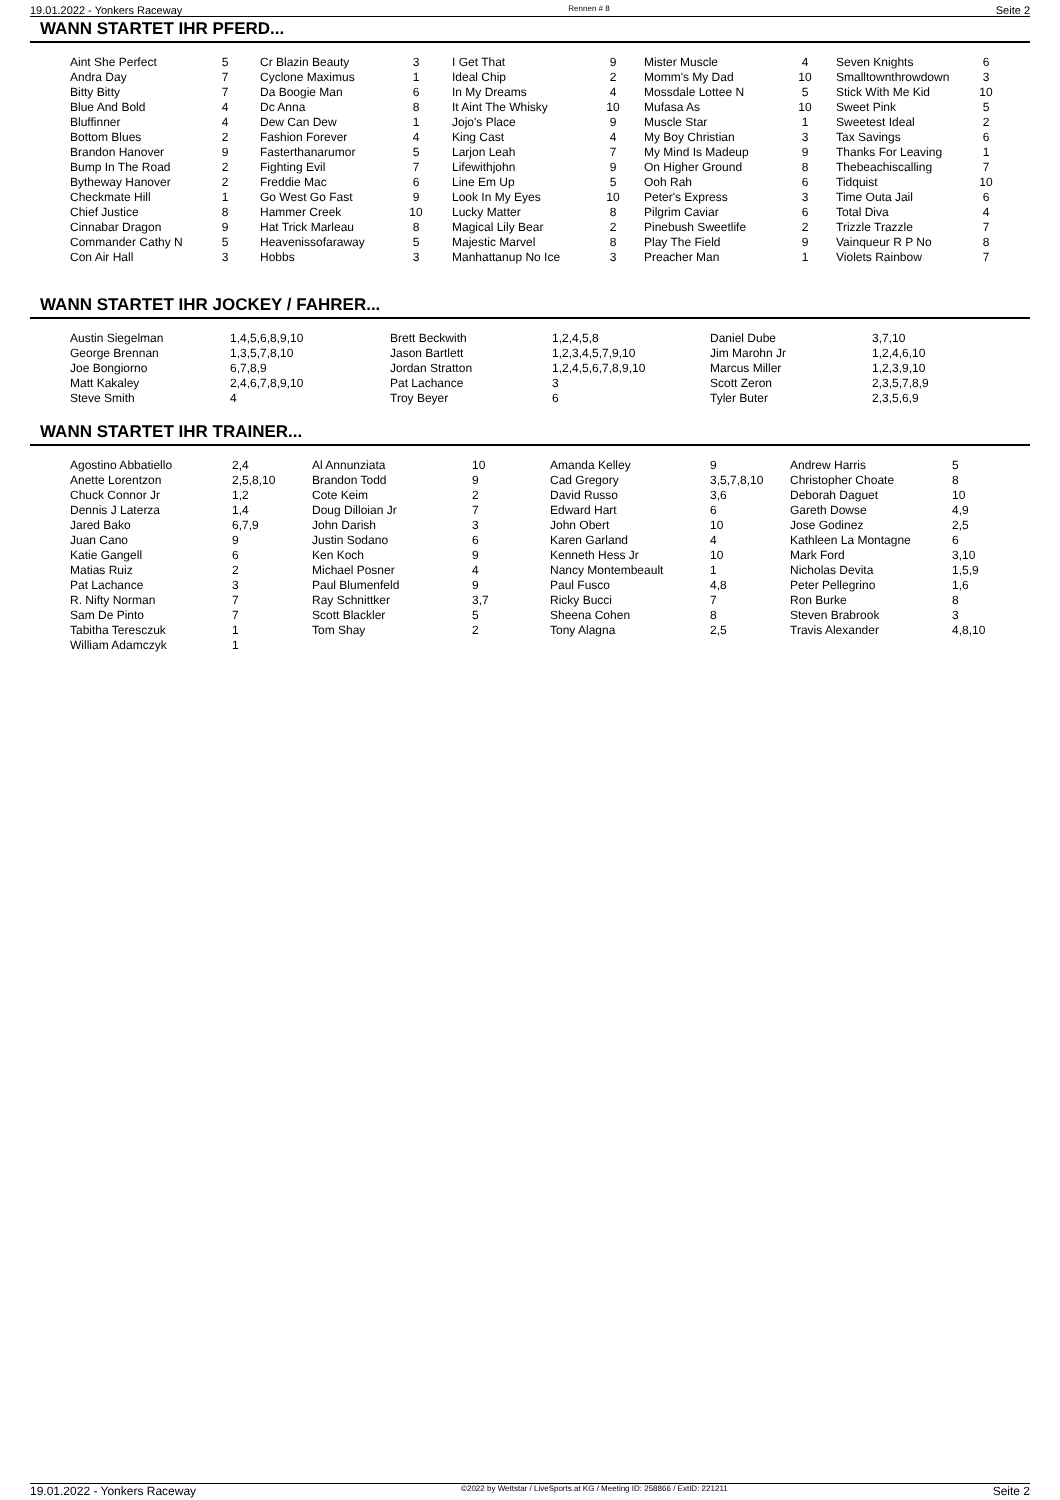19.01.2022 - Yonkers Raceway Rennen # 8 Seite 2
WANN STARTET IHR PFERD...
| Aint She Perfect | 5 | Cr Blazin Beauty | 3 | I Get That | 9 | Mister Muscle | 4 | Seven Knights | 6 |
| Andra Day | 7 | Cyclone Maximus | 1 | Ideal Chip | 2 | Momm's My Dad | 10 | Smalltownthrowdown | 3 |
| Bitty Bitty | 7 | Da Boogie Man | 6 | In My Dreams | 4 | Mossdale Lottee N | 5 | Stick With Me Kid | 10 |
| Blue And Bold | 4 | Dc Anna | 8 | It Aint The Whisky | 10 | Mufasa As | 10 | Sweet Pink | 5 |
| Bluffinner | 4 | Dew Can Dew | 1 | Jojo's Place | 9 | Muscle Star | 1 | Sweetest Ideal | 2 |
| Bottom Blues | 2 | Fashion Forever | 4 | King Cast | 4 | My Boy Christian | 3 | Tax Savings | 6 |
| Brandon Hanover | 9 | Fasterthanarumor | 5 | Larjon Leah | 7 | My Mind Is Madeup | 9 | Thanks For Leaving | 1 |
| Bump In The Road | 2 | Fighting Evil | 7 | Lifewithjohn | 9 | On Higher Ground | 8 | Thebeachiscalling | 7 |
| Bytheway Hanover | 2 | Freddie Mac | 6 | Line Em Up | 5 | Ooh Rah | 6 | Tidquist | 10 |
| Checkmate Hill | 1 | Go West Go Fast | 9 | Look In My Eyes | 10 | Peter's Express | 3 | Time Outa Jail | 6 |
| Chief Justice | 8 | Hammer Creek | 10 | Lucky Matter | 8 | Pilgrim Caviar | 6 | Total Diva | 4 |
| Cinnabar Dragon | 9 | Hat Trick Marleau | 8 | Magical Lily Bear | 2 | Pinebush Sweetlife | 2 | Trizzle Trazzle | 7 |
| Commander Cathy N | 5 | Heavenissofaraway | 5 | Majestic Marvel | 8 | Play The Field | 9 | Vainqueur R P No | 8 |
| Con Air Hall | 3 | Hobbs | 3 | Manhattanup No Ice | 3 | Preacher Man | 1 | Violets Rainbow | 7 |
WANN STARTET IHR JOCKEY / FAHRER...
| Austin Siegelman | 1,4,5,6,8,9,10 | Brett Beckwith | 1,2,4,5,8 | Daniel Dube | 3,7,10 |
| George Brennan | 1,3,5,7,8,10 | Jason Bartlett | 1,2,3,4,5,7,9,10 | Jim Marohn Jr | 1,2,4,6,10 |
| Joe Bongiorno | 6,7,8,9 | Jordan Stratton | 1,2,4,5,6,7,8,9,10 | Marcus Miller | 1,2,3,9,10 |
| Matt Kakaley | 2,4,6,7,8,9,10 | Pat Lachance | 3 | Scott Zeron | 2,3,5,7,8,9 |
| Steve Smith | 4 | Troy Beyer | 6 | Tyler Buter | 2,3,5,6,9 |
WANN STARTET IHR TRAINER...
| Agostino Abbatiello | 2,4 | Al Annunziata | 10 | Amanda Kelley | 9 | Andrew Harris | 5 |
| Anette Lorentzon | 2,5,8,10 | Brandon Todd | 9 | Cad Gregory | 3,5,7,8,10 | Christopher Choate | 8 |
| Chuck Connor Jr | 1,2 | Cote Keim | 2 | David Russo | 3,6 | Deborah Daguet | 10 |
| Dennis J Laterza | 1,4 | Doug Dilloian Jr | 7 | Edward Hart | 6 | Gareth Dowse | 4,9 |
| Jared Bako | 6,7,9 | John Darish | 3 | John Obert | 10 | Jose Godinez | 2,5 |
| Juan Cano | 9 | Justin Sodano | 6 | Karen Garland | 4 | Kathleen La Montagne | 6 |
| Katie Gangell | 6 | Ken Koch | 9 | Kenneth Hess Jr | 10 | Mark Ford | 3,10 |
| Matias Ruiz | 2 | Michael Posner | 4 | Nancy Montembeault | 1 | Nicholas Devita | 1,5,9 |
| Pat Lachance | 3 | Paul Blumenfeld | 9 | Paul Fusco | 4,8 | Peter Pellegrino | 1,6 |
| R. Nifty Norman | 7 | Ray Schnittker | 3,7 | Ricky Bucci | 7 | Ron Burke | 8 |
| Sam De Pinto | 7 | Scott Blackler | 5 | Sheena Cohen | 8 | Steven Brabrook | 3 |
| Tabitha Teresczuk | 1 | Tom Shay | 2 | Tony Alagna | 2,5 | Travis Alexander | 4,8,10 |
| William Adamczyk | 1 | | | | | | |
19.01.2022 - Yonkers Raceway ©2022 by Wettstar / LiveSports.at KG / Meeting ID: 258866 / ExtID: 221211 Seite 2